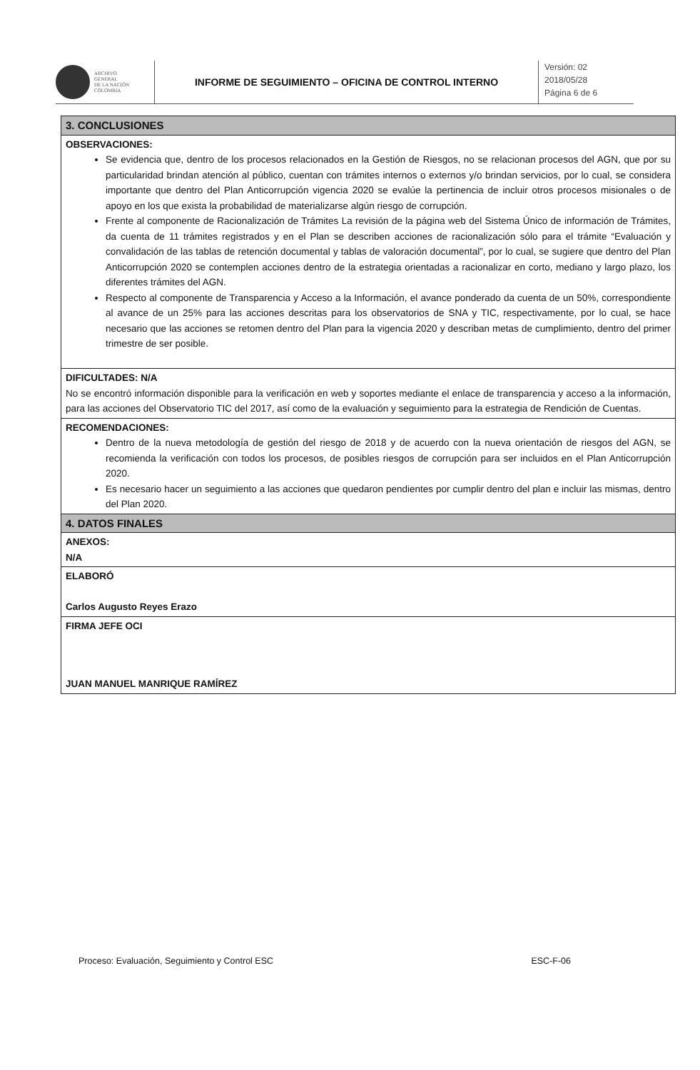ARCHIVO
GENERAL
DE LA NACIÓN
COLOMBIA
INFORME DE SEGUIMIENTO – OFICINA DE CONTROL INTERNO
Versión: 02
2018/05/28
Página 6 de 6
| 3. CONCLUSIONES |
| OBSERVACIONES: Se evidencia que, dentro de los procesos relacionados en la Gestión de Riesgos, no se relacionan procesos del AGN, que por su particularidad brindan atención al público, cuentan con trámites internos o externos y/o brindan servicios, por lo cual, se considera importante que dentro del Plan Anticorrupción vigencia 2020 se evalúe la pertinencia de incluir otros procesos misionales o de apoyo en los que exista la probabilidad de materializarse algún riesgo de corrupción. Frente al componente de Racionalización de Trámites La revisión de la página web del Sistema Único de información de Trámites, da cuenta de 11 trámites registrados y en el Plan se describen acciones de racionalización sólo para el trámite “Evaluación y convalidación de las tablas de retención documental y tablas de valoración documental”, por lo cual, se sugiere que dentro del Plan Anticorrupción 2020 se contemplen acciones dentro de la estrategia orientadas a racionalizar en corto, mediano y largo plazo, los diferentes trámites del AGN. Respecto al componente de Transparencia y Acceso a la Información, el avance ponderado da cuenta de un 50%, correspondiente al avance de un 25% para las acciones descritas para los observatorios de SNA y TIC, respectivamente, por lo cual, se hace necesario que las acciones se retomen dentro del Plan para la vigencia 2020 y describan metas de cumplimiento, dentro del primer trimestre de ser posible. |
| DIFICULTADES: N/A No se encontró información disponible para la verificación en web y soportes mediante el enlace de transparencia y acceso a la información, para las acciones del Observatorio TIC del 2017, así como de la evaluación y seguimiento para la estrategia de Rendición de Cuentas. |
| RECOMENDACIONES: Dentro de la nueva metodología de gestión del riesgo de 2018 y de acuerdo con la nueva orientación de riesgos del AGN, se recomienda la verificación con todos los procesos, de posibles riesgos de corrupción para ser incluidos en el Plan Anticorrupción 2020. Es necesario hacer un seguimiento a las acciones que quedaron pendientes por cumplir dentro del plan e incluir las mismas, dentro del Plan 2020. |
| 4. DATOS FINALES |
| ANEXOS: N/A |
| ELABORÓ Carlos Augusto Reyes Erazo |
| FIRMA JEFE OCI JUAN MANUEL MANRIQUE RAMÍREZ |
Proceso: Evaluación, Seguimiento y Control ESC ESC-F-06